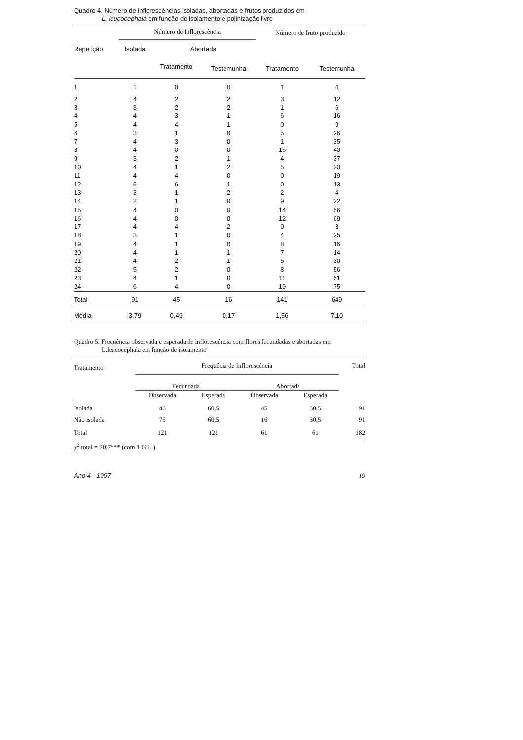Quadro 4. Número de inflorescências isoladas, abortadas e frutos produzidos em
L. leucocephala em função do isolamento e polinização livre
| | Número de Inflorescência | | | Número de fruto produzido | |
| --- | --- | --- | --- | --- | --- |
| Repetição | Isolada | Abortada | | | |
| | | Tratamento | Testemunha | Tratamento | Testemunha |
| 1 | 1 | 0 | 0 | 1 | 4 |
| 2 | 4 | 2 | 2 | 3 | 12 |
| 3 | 3 | 2 | 2 | 1 | 6 |
| 4 | 4 | 3 | 1 | 6 | 16 |
| 5 | 4 | 4 | 1 | 0 | 9 |
| 6 | 3 | 1 | 0 | 5 | 26 |
| 7 | 4 | 3 | 0 | 1 | 35 |
| 8 | 4 | 0 | 0 | 16 | 40 |
| 9 | 3 | 2 | 1 | 4 | 37 |
| 10 | 4 | 1 | 2 | 5 | 20 |
| 11 | 4 | 4 | 0 | 0 | 19 |
| 12 | 6 | 6 | 1 | 0 | 13 |
| 13 | 3 | 1 | 2 | 2 | 4 |
| 14 | 2 | 1 | 0 | 9 | 22 |
| 15 | 4 | 0 | 0 | 14 | 56 |
| 16 | 4 | 0 | 0 | 12 | 69 |
| 17 | 4 | 4 | 2 | 0 | 3 |
| 18 | 3 | 1 | 0 | 4 | 25 |
| 19 | 4 | 1 | 0 | 8 | 16 |
| 20 | 4 | 1 | 1 | 7 | 14 |
| 21 | 4 | 2 | 1 | 5 | 30 |
| 22 | 5 | 2 | 0 | 8 | 56 |
| 23 | 4 | 1 | 0 | 11 | 51 |
| 24 | 6 | 4 | 0 | 19 | 75 |
| Total | 91 | 45 | 16 | 141 | 649 |
| Média | 3,79 | 0,49 | 0,17 | 1,56 | 7,10 |
Quadro 5. Freqüência observada e esperada de inflorescência com flores fecundadas e abortadas em
L.leucocephala em função de isolamento
| Tratamento | Freqüêcia de Inflorescência | | | | Total |
| --- | --- | --- | --- | --- | --- |
| | Fecundada | | Abortada | | |
| | Observada | Esperada | Observada | Esperada | |
| Isolada | 46 | 60,5 | 45 | 30,5 | 91 |
| Não isolada | 75 | 60,5 | 16 | 30,5 | 91 |
| Total | 121 | 121 | 61 | 61 | 182 |
χ<sup>2</sup> total = 20,7*** (com 1 G.L.)
Ano 4 - 1997 19